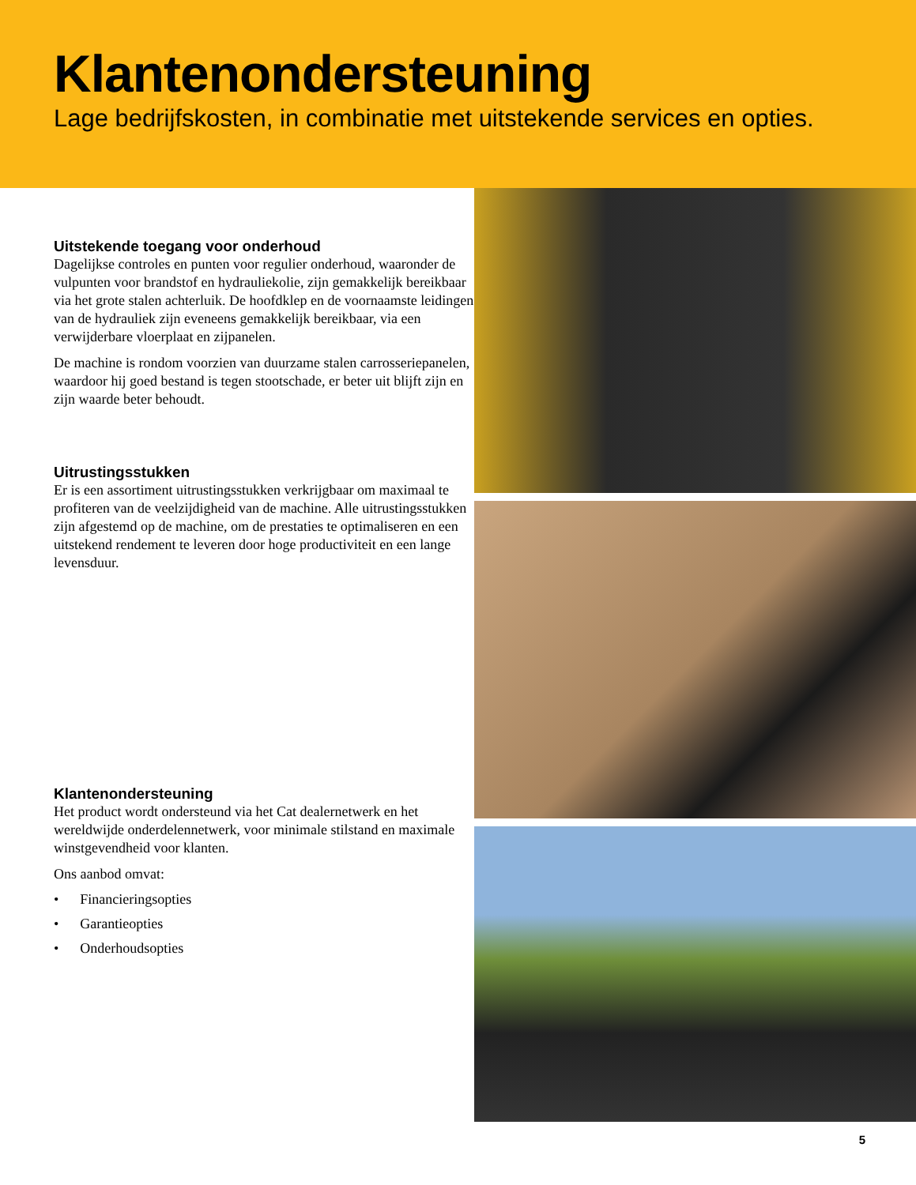Klantenondersteuning
Lage bedrijfskosten, in combinatie met uitstekende services en opties.
Uitstekende toegang voor onderhoud
Dagelijkse controles en punten voor regulier onderhoud, waaronder de vulpunten voor brandstof en hydrauliekolie, zijn gemakkelijk bereikbaar via het grote stalen achterluik. De hoofdklep en de voornaamste leidingen van de hydrauliek zijn eveneens gemakkelijk bereikbaar, via een verwijderbare vloerplaat en zijpanelen.
De machine is rondom voorzien van duurzame stalen carrosseriepanelen, waardoor hij goed bestand is tegen stootschade, er beter uit blijft zijn en zijn waarde beter behoudt.
Uitrustingsstukken
Er is een assortiment uitrustingsstukken verkrijgbaar om maximaal te profiteren van de veelzijdigheid van de machine. Alle uitrustingsstukken zijn afgestemd op de machine, om de prestaties te optimaliseren en een uitstekend rendement te leveren door hoge productiviteit en een lange levensduur.
Klantenondersteuning
Het product wordt ondersteund via het Cat dealernetwerk en het wereldwijde onderdelennetwerk, voor minimale stilstand en maximale winstgevendheid voor klanten.
Ons aanbod omvat:
• Financieringsopties
• Garantieopties
• Onderhoudsopties
5